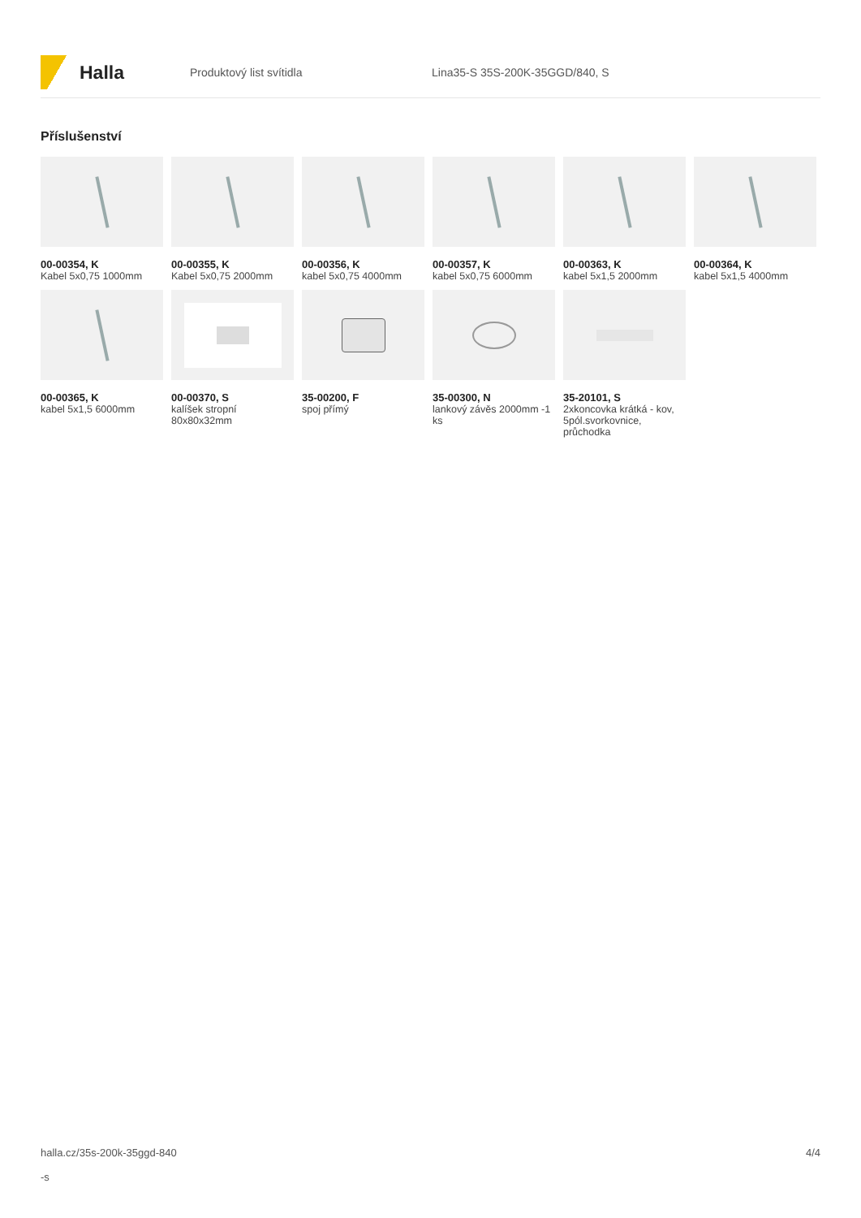Halla
Produktový list svítidla Lina35-S 35S-200K-35GGD/840, S
Příslušenství
00-00354, K
Kabel 5x0,75 1000mm
00-00355, K
Kabel 5x0,75 2000mm
00-00356, K
kabel 5x0,75 4000mm
00-00357, K
kabel 5x0,75 6000mm
00-00363, K
kabel 5x1,5 2000mm
00-00364, K
kabel 5x1,5 4000mm
00-00365, K
kabel 5x1,5 6000mm
00-00370, S
kalíšek stropní 80x80x32mm
35-00200, F
spoj přímý
35-00300, N
lankový závěs 2000mm -1 ks
35-20101, S
2xkoncovka krátká - kov, 5pól.svorkovnice, průchodka
halla.cz/35s-200k-35ggd-840
-s
4/4